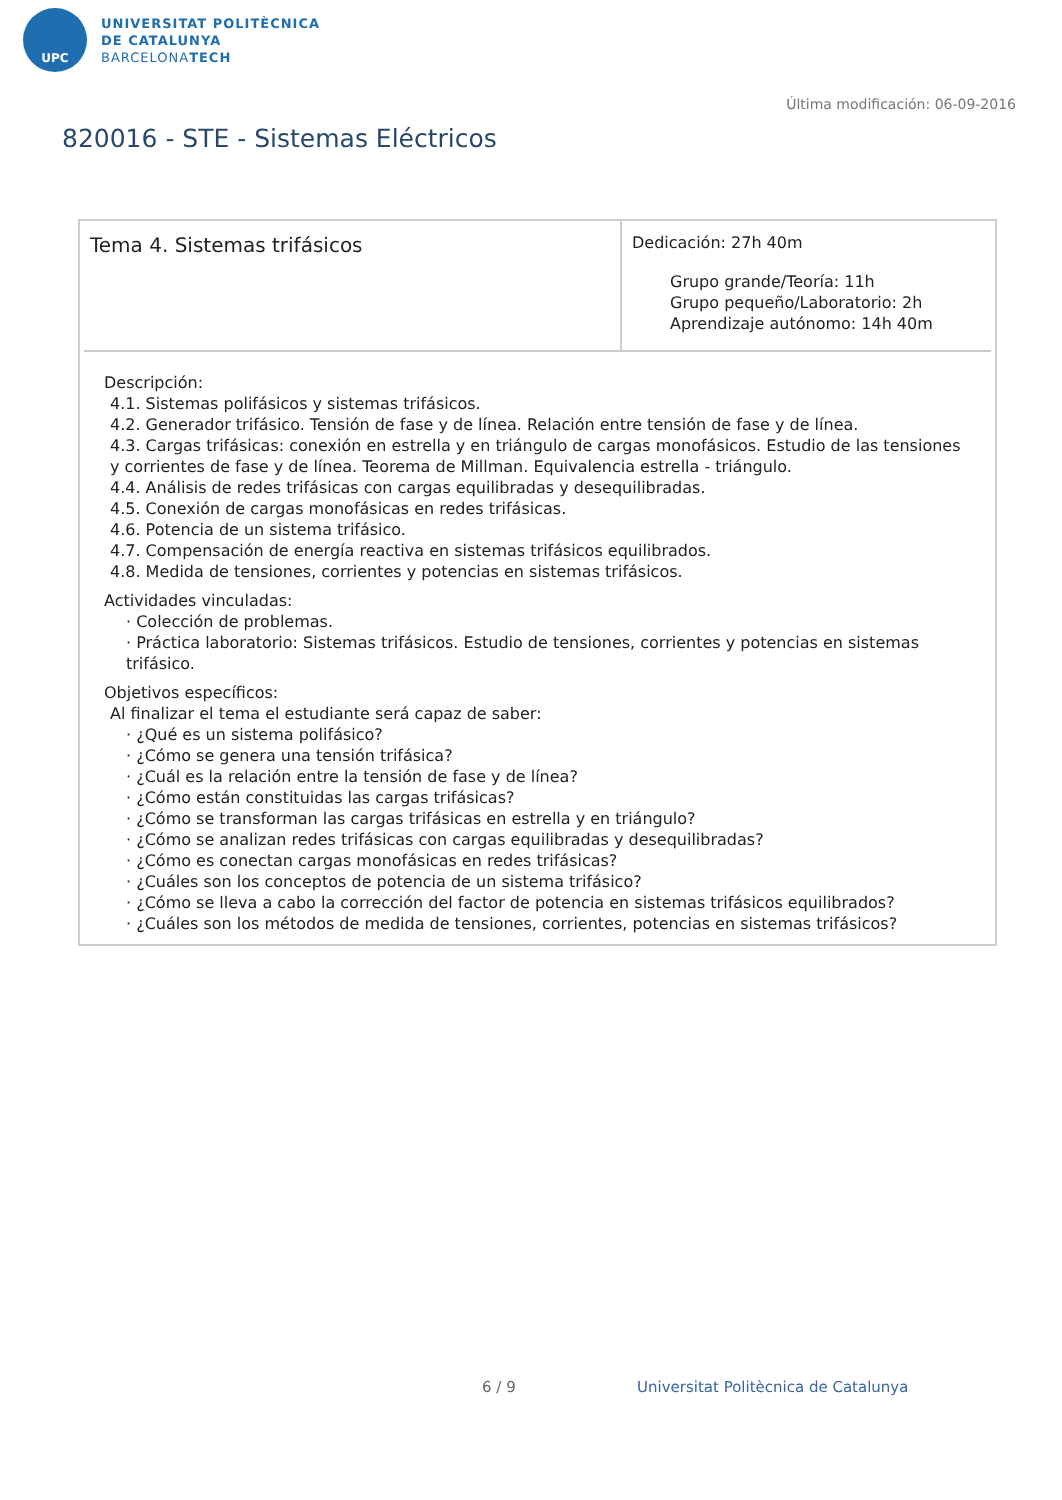UPC
UNIVERSITAT POLITÈCNICA
DE CATALUNYA
BARCELONATECH
Última modificación: 06-09-2016
820016 - STE - Sistemas Eléctricos
| Tema 4. Sistemas trifásicos | Dedicación: 27h 40m Grupo grande/Teoría: 11h Grupo pequeño/Laboratorio: 2h Aprendizaje autónomo: 14h 40m |
Descripción:
4.1. Sistemas polifásicos y sistemas trifásicos.
4.2. Generador trifásico. Tensión de fase y de línea. Relación entre tensión de fase y de línea.
4.3. Cargas trifásicas: conexión en estrella y en triángulo de cargas monofásicos. Estudio de las tensiones y corrientes de fase y de línea. Teorema de Millman. Equivalencia estrella - triángulo.
4.4. Análisis de redes trifásicas con cargas equilibradas y desequilibradas.
4.5. Conexión de cargas monofásicas en redes trifásicas.
4.6. Potencia de un sistema trifásico.
4.7. Compensación de energía reactiva en sistemas trifásicos equilibrados.
4.8. Medida de tensiones, corrientes y potencias en sistemas trifásicos.
Actividades vinculadas:
· Colección de problemas.
· Práctica laboratorio: Sistemas trifásicos. Estudio de tensiones, corrientes y potencias en sistemas trifásico.
Objetivos específicos:
Al finalizar el tema el estudiante será capaz de saber:
· ¿Qué es un sistema polifásico?
· ¿Cómo se genera una tensión trifásica?
· ¿Cuál es la relación entre la tensión de fase y de línea?
· ¿Cómo están constituidas las cargas trifásicas?
· ¿Cómo se transforman las cargas trifásicas en estrella y en triángulo?
· ¿Cómo se analizan redes trifásicas con cargas equilibradas y desequilibradas?
· ¿Cómo es conectan cargas monofásicas en redes trifásicas?
· ¿Cuáles son los conceptos de potencia de un sistema trifásico?
· ¿Cómo se lleva a cabo la corrección del factor de potencia en sistemas trifásicos equilibrados?
· ¿Cuáles son los métodos de medida de tensiones, corrientes, potencias en sistemas trifásicos?
6 / 9
Universitat Politècnica de Catalunya